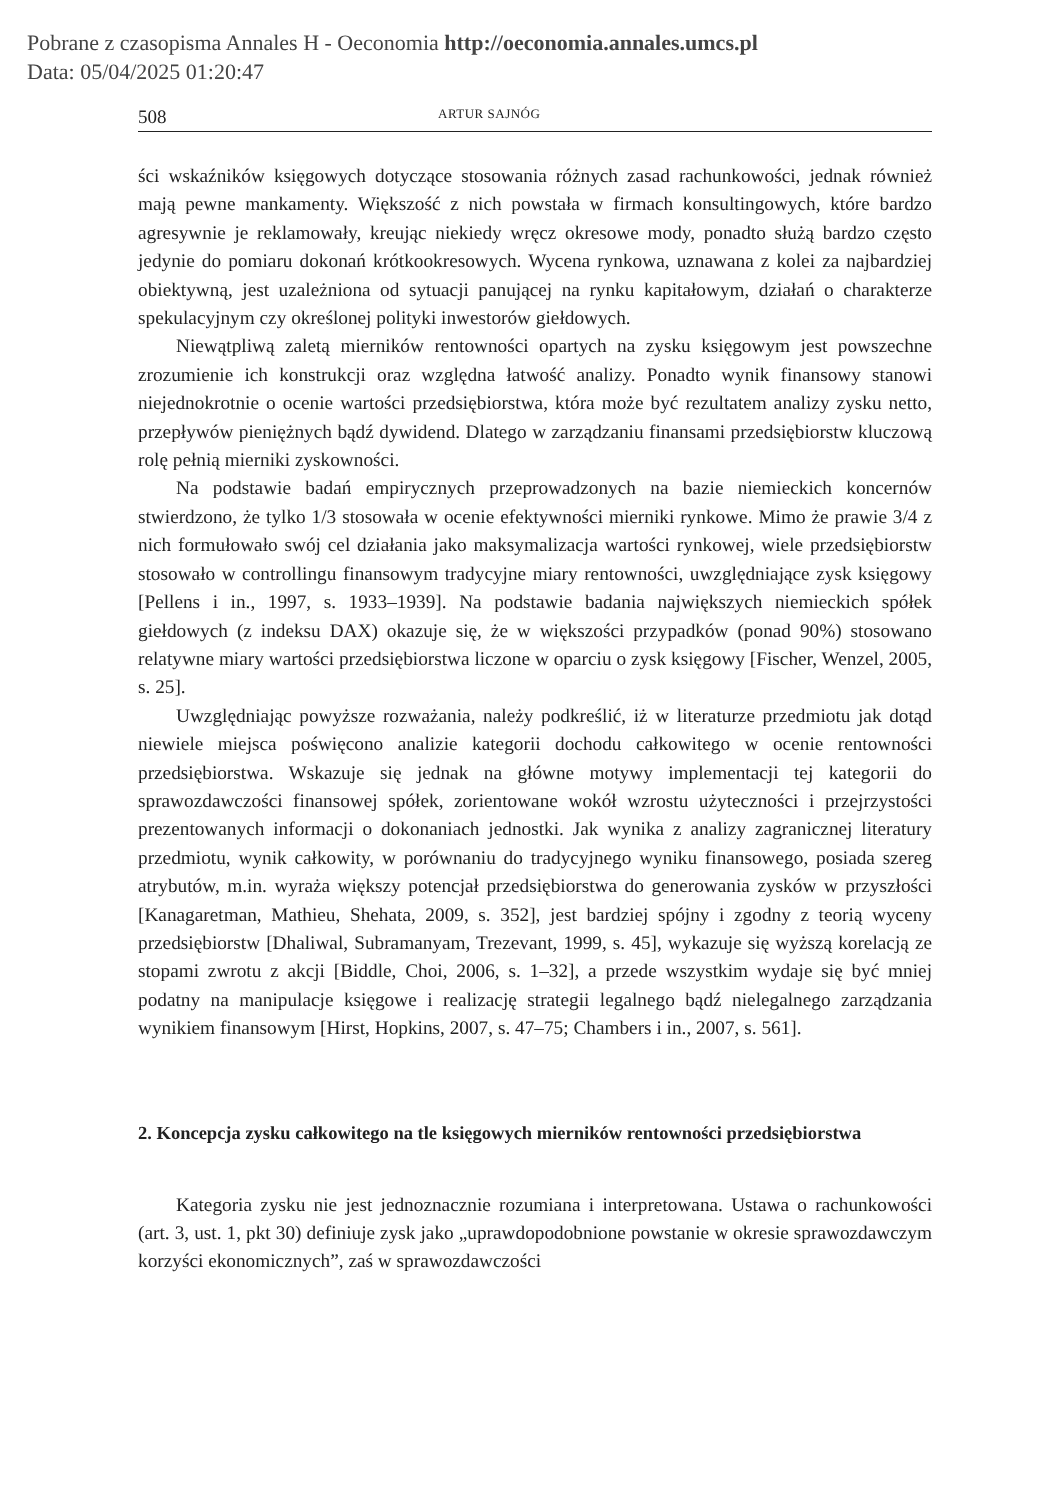Pobrane z czasopisma Annales H - Oeconomia http://oeconomia.annales.umcs.pl
Data: 05/04/2025 01:20:47
508 ARTUR SAJNÓG
ści wskaźników księgowych dotyczące stosowania różnych zasad rachunkowości, jednak również mają pewne mankamenty. Większość z nich powstała w firmach konsultingowych, które bardzo agresywnie je reklamowały, kreując niekiedy wręcz okresowe mody, ponadto służą bardzo często jedynie do pomiaru dokonań krótko­okresowych. Wycena rynkowa, uznawana z kolei za najbardziej obiektywną, jest uzależniona od sytuacji panującej na rynku kapitałowym, działań o charakterze spekulacyjnym czy określonej polityki inwestorów giełdowych.
Niewątpliwą zaletą mierników rentowności opartych na zysku księgowym jest powszechne zrozumienie ich konstrukcji oraz względna łatwość analizy. Ponadto wynik finansowy stanowi niejednokrotnie o ocenie wartości przedsiębiorstwa, która może być rezultatem analizy zysku netto, przepływów pieniężnych bądź dywidend. Dlatego w zarządzaniu finansami przedsiębiorstw kluczową rolę pełnią mierniki zyskowności.
Na podstawie badań empirycznych przeprowadzonych na bazie niemieckich kon­cernów stwierdzono, że tylko 1/3 stosowała w ocenie efektywności mierniki rynkowe. Mimo że prawie 3/4 z nich formułowało swój cel działania jako maksymalizacja war­tości rynkowej, wiele przedsiębiorstw stosowało w controllingu finansowym tradycyjne miary rentowności, uwzględniające zysk księgowy [Pellens i in., 1997, s. 1933–1939]. Na podstawie badania największych niemieckich spółek giełdowych (z indeksu DAX) okazuje się, że w większości przypadków (ponad 90%) stosowano relatywne miary war­tości przedsiębiorstwa liczone w oparciu o zysk księgowy [Fischer, Wenzel, 2005, s. 25].
Uwzględniając powyższe rozważania, należy podkreślić, iż w literaturze przed­miotu jak dotąd niewiele miejsca poświęcono analizie kategorii dochodu całkowitego w ocenie rentowności przedsiębiorstwa. Wskazuje się jednak na główne motywy implementacji tej kategorii do sprawozdawczości finansowej spółek, zorientowane wokół wzrostu użyteczności i przejrzystości prezentowanych informacji o doko­naniach jednostki. Jak wynika z analizy zagranicznej literatury przedmiotu, wynik całkowity, w porównaniu do tradycyjnego wyniku finansowego, posiada szereg atrybutów, m.in. wyraża większy potencjał przedsiębiorstwa do generowania zysków w przyszłości [Kanagaretman, Mathieu, Shehata, 2009, s. 352], jest bardziej spójny i zgodny z teorią wyceny przedsiębiorstw [Dhaliwal, Subramanyam, Trezevant, 1999, s. 45], wykazuje się wyższą korelacją ze stopami zwrotu z akcji [Biddle, Choi, 2006, s. 1–32], a przede wszystkim wydaje się być mniej podatny na manipulacje księgowe i realizację strategii legalnego bądź nielegalnego zarządzania wynikiem finansowym [Hirst, Hopkins, 2007, s. 47–75; Chambers i in., 2007, s. 561].
2. Koncepcja zysku całkowitego na tle księgowych mierników rentowności przedsiębiorstwa
Kategoria zysku nie jest jednoznacznie rozumiana i interpretowana. Ustawa o ra­chunkowości (art. 3, ust. 1, pkt 30) definiuje zysk jako „uprawdopodobnione powstanie w okresie sprawozdawczym korzyści ekonomicznych”, zaś w sprawozdawczości